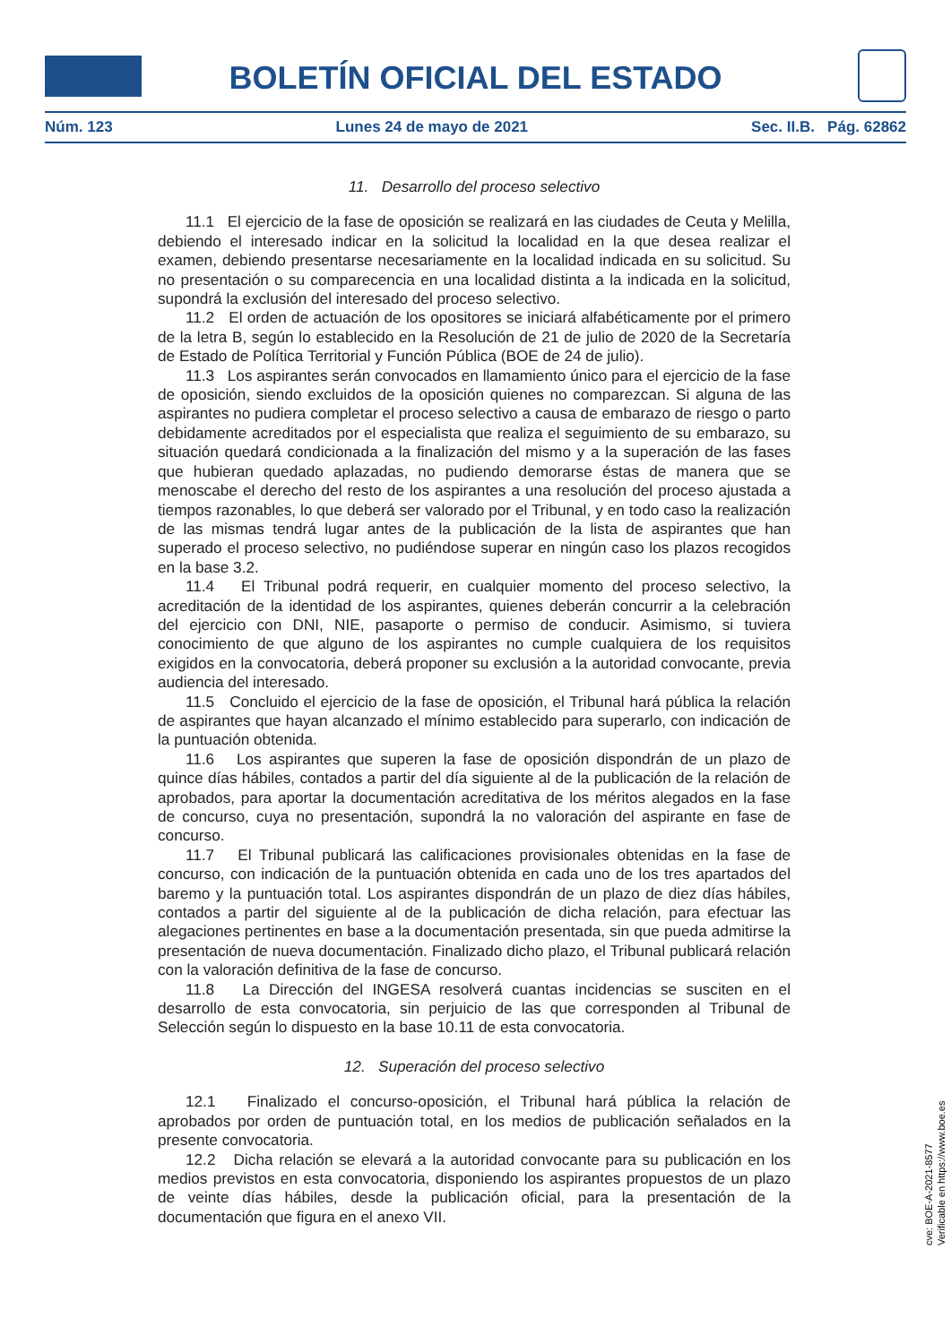BOLETÍN OFICIAL DEL ESTADO
Núm. 123 Lunes 24 de mayo de 2021 Sec. II.B. Pág. 62862
11. Desarrollo del proceso selectivo
11.1 El ejercicio de la fase de oposición se realizará en las ciudades de Ceuta y Melilla, debiendo el interesado indicar en la solicitud la localidad en la que desea realizar el examen, debiendo presentarse necesariamente en la localidad indicada en su solicitud. Su no presentación o su comparecencia en una localidad distinta a la indicada en la solicitud, supondrá la exclusión del interesado del proceso selectivo.
11.2 El orden de actuación de los opositores se iniciará alfabéticamente por el primero de la letra B, según lo establecido en la Resolución de 21 de julio de 2020 de la Secretaría de Estado de Política Territorial y Función Pública (BOE de 24 de julio).
11.3 Los aspirantes serán convocados en llamamiento único para el ejercicio de la fase de oposición, siendo excluidos de la oposición quienes no comparezcan. Si alguna de las aspirantes no pudiera completar el proceso selectivo a causa de embarazo de riesgo o parto debidamente acreditados por el especialista que realiza el seguimiento de su embarazo, su situación quedará condicionada a la finalización del mismo y a la superación de las fases que hubieran quedado aplazadas, no pudiendo demorarse éstas de manera que se menoscabe el derecho del resto de los aspirantes a una resolución del proceso ajustada a tiempos razonables, lo que deberá ser valorado por el Tribunal, y en todo caso la realización de las mismas tendrá lugar antes de la publicación de la lista de aspirantes que han superado el proceso selectivo, no pudiéndose superar en ningún caso los plazos recogidos en la base 3.2.
11.4 El Tribunal podrá requerir, en cualquier momento del proceso selectivo, la acreditación de la identidad de los aspirantes, quienes deberán concurrir a la celebración del ejercicio con DNI, NIE, pasaporte o permiso de conducir. Asimismo, si tuviera conocimiento de que alguno de los aspirantes no cumple cualquiera de los requisitos exigidos en la convocatoria, deberá proponer su exclusión a la autoridad convocante, previa audiencia del interesado.
11.5 Concluido el ejercicio de la fase de oposición, el Tribunal hará pública la relación de aspirantes que hayan alcanzado el mínimo establecido para superarlo, con indicación de la puntuación obtenida.
11.6 Los aspirantes que superen la fase de oposición dispondrán de un plazo de quince días hábiles, contados a partir del día siguiente al de la publicación de la relación de aprobados, para aportar la documentación acreditativa de los méritos alegados en la fase de concurso, cuya no presentación, supondrá la no valoración del aspirante en fase de concurso.
11.7 El Tribunal publicará las calificaciones provisionales obtenidas en la fase de concurso, con indicación de la puntuación obtenida en cada uno de los tres apartados del baremo y la puntuación total. Los aspirantes dispondrán de un plazo de diez días hábiles, contados a partir del siguiente al de la publicación de dicha relación, para efectuar las alegaciones pertinentes en base a la documentación presentada, sin que pueda admitirse la presentación de nueva documentación. Finalizado dicho plazo, el Tribunal publicará relación con la valoración definitiva de la fase de concurso.
11.8 La Dirección del INGESA resolverá cuantas incidencias se susciten en el desarrollo de esta convocatoria, sin perjuicio de las que corresponden al Tribunal de Selección según lo dispuesto en la base 10.11 de esta convocatoria.
12. Superación del proceso selectivo
12.1 Finalizado el concurso-oposición, el Tribunal hará pública la relación de aprobados por orden de puntuación total, en los medios de publicación señalados en la presente convocatoria.
12.2 Dicha relación se elevará a la autoridad convocante para su publicación en los medios previstos en esta convocatoria, disponiendo los aspirantes propuestos de un plazo de veinte días hábiles, desde la publicación oficial, para la presentación de la documentación que figura en el anexo VII.
cve: BOE-A-2021-8577
Verificable en https://www.boe.es